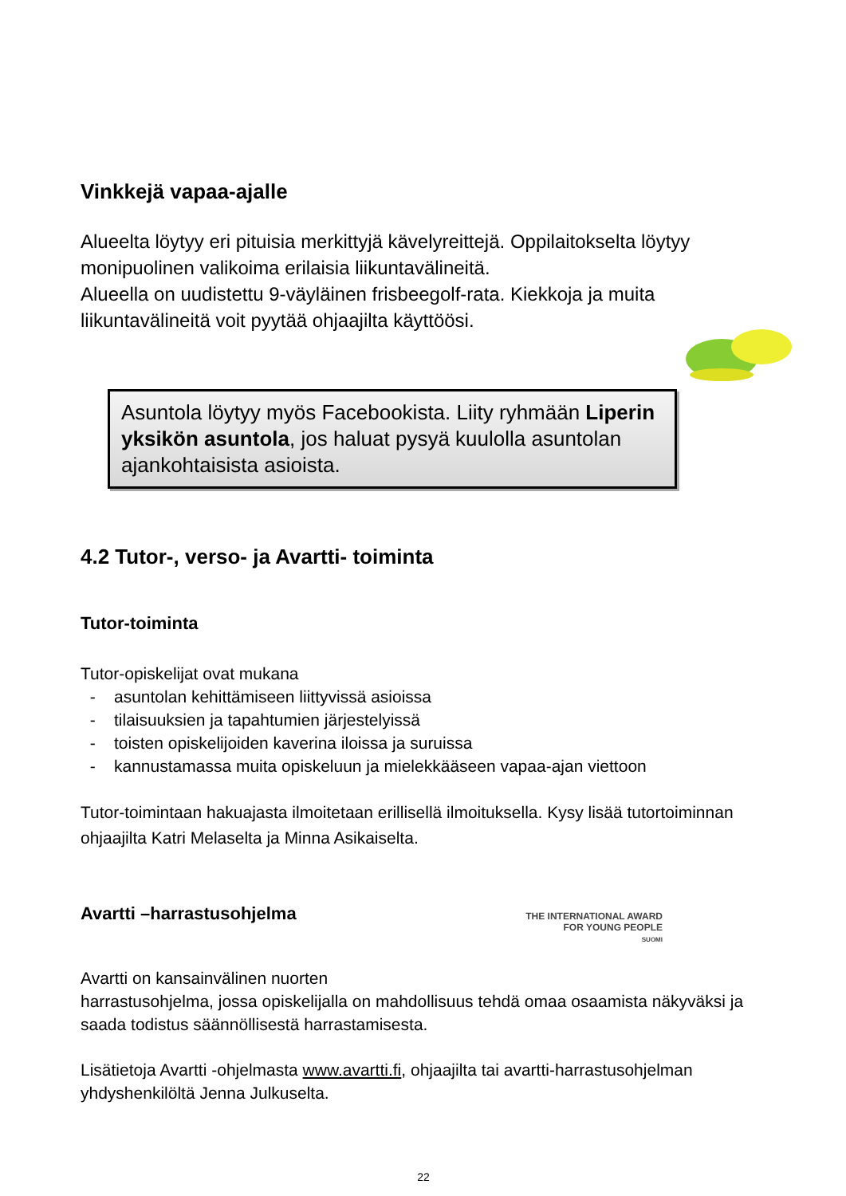Vinkkejä vapaa-ajalle
Alueelta löytyy eri pituisia merkittyjä kävelyreittejä. Oppilaitokselta löytyy monipuolinen valikoima erilaisia liikuntavälineitä.
Alueella on uudistettu 9-väyläinen frisbeegolf-rata. Kiekkoja ja muita liikuntavälineitä voit pyytää ohjaajilta käyttöösi.
Asuntola löytyy myös Facebookista. Liity ryhmään Liperin yksikön asuntola, jos haluat pysyä kuulolla asuntolan ajankohtaisista asioista.
4.2 Tutor-, verso- ja Avartti- toiminta
Tutor-toiminta
Tutor-opiskelijat ovat mukana
- asuntolan kehittämiseen liittyvissä asioissa
- tilaisuuksien ja tapahtumien järjestelyissä
- toisten opiskelijoiden kaverina iloissa ja suruissa
- kannustamassa muita opiskeluun ja mielekkääseen vapaa-ajan viettoon
Tutor-toimintaan hakuajasta ilmoitetaan erillisellä ilmoituksella. Kysy lisää tutortoiminnan ohjaajilta Katri Melaselta ja Minna Asikaiselta.
Avartti –harrastusohjelma
THE INTERNATIONAL AWARD
FOR YOUNG PEOPLE
SUOMI
Avartti on kansainvälinen nuorten
harrastusohjelma, jossa opiskelijalla on mahdollisuus tehdä omaa osaamista näkyväksi ja saada todistus säännöllisestä harrastamisesta.
Lisätietoja Avartti -ohjelmasta www.avartti.fi, ohjaajilta tai avartti-harrastusohjelman yhdyshenkilöltä Jenna Julkuselta.
22